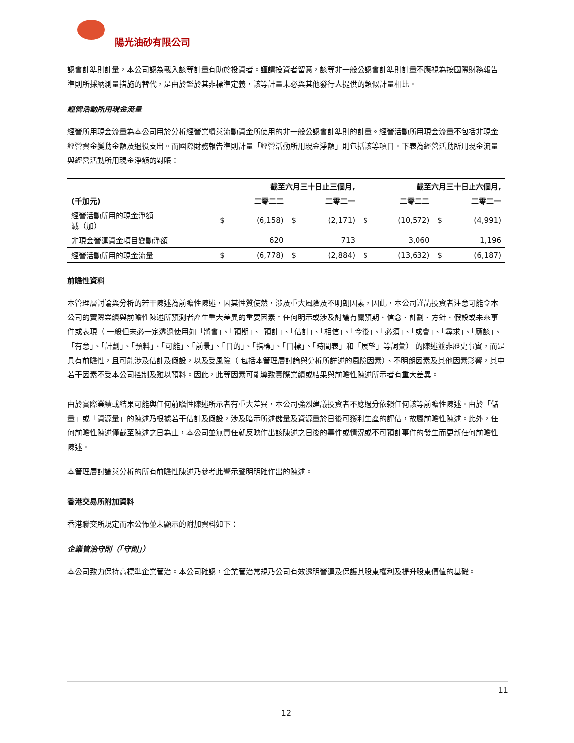陽光油砂有限公司
認會計準則計量，本公司認為載入該等計量有助於投資者。謹請投資者留意，該等非一般公認會計準則計量不應視為按國際財務報告準則所採納測量措施的替代，是由於鑑於其非標準定義，該等計量未必與其他發行人提供的類似計量相比。
經營活動所用現金流量
經營所用現金流量為本公司用於分析經營業績與流動資金所使用的非一般公認會計準則的計量。經營活動所用現金流量不包括非現金經營資金變動金額及退役支出。而國際財務報告準則計量「經營活動所用現金淨額」則包括該等項目。下表為經營活動所用現金流量與經營活動所用現金淨額的對賬：
| | 截至六月三十日止三個月, | | | | 截至六月三十日止六個月, | | | |
| --- | --- | --- | --- | --- | --- | --- | --- | --- |
| (千加元) | | 二零二二 | | 二零二一 | | 二零二二 | | 二零二一 |
| 經營活動所用的現金淨額 減（加） | $ | (6,158) | $ | (2,171) | $ | (10,572) | $ | (4,991) |
| 非現金營運資金項目變動淨額 | | 620 | | 713 | | 3,060 | | 1,196 |
| 經營活動所用的現金流量 | $ | (6,778) | $ | (2,884) | $ | (13,632) | $ | (6,187) |
前瞻性資料
本管理層討論與分析的若干陳述為前瞻性陳述，因其性質使然，涉及重大風險及不明朗因素，因此，本公司謹請投資者注意可能令本公司的實際業績與前瞻性陳述所預測者產生重大差異的重要因素。任何明示或涉及討論有關預期、信念、計劃、方針、假設或未來事件或表現（ 一般但未必一定透過使用如「將會」、「預期」、「預計」、「估計」、「相信」、「今後」、「必須」、「或會」、「尋求」、「應該」、「有意」、「計劃」、「預料」、「可能」、「前景」、「目的」、「指標」、「目標」、「時間表」和「展望」等詞彙） 的陳述並非歷史事實，而是具有前瞻性，且可能涉及估計及假設，以及受風險（ 包括本管理層討論與分析所詳述的風險因素）、不明朗因素及其他因素影響，其中若干因素不受本公司控制及難以預料。因此，此等因素可能導致實際業績或結果與前瞻性陳述所示者有重大差異。
由於實際業績或結果可能與任何前瞻性陳述所示者有重大差異，本公司強烈建議投資者不應過分依賴任何該等前瞻性陳述。由於「儲量」或「資源量」的陳述乃根據若干估計及假設，涉及暗示所述儲量及資源量於日後可獲利生產的評估，故屬前瞻性陳述。此外，任何前瞻性陳述僅截至陳述之日為止，本公司並無責任就反映作出該陳述之日後的事件或情況或不可預計事件的發生而更新任何前瞻性陳述。
本管理層討論與分析的所有前瞻性陳述乃參考此警示聲明明確作出的陳述。
香港交易所附加資料
香港聯交所規定而本公佈並未顯示的附加資料如下：
企業管治守則（「守則」）
本公司致力保持高標準企業管治。本公司確認，企業管治常規乃公司有效透明營運及保護其股東權利及提升股東價值的基礎。
11
12